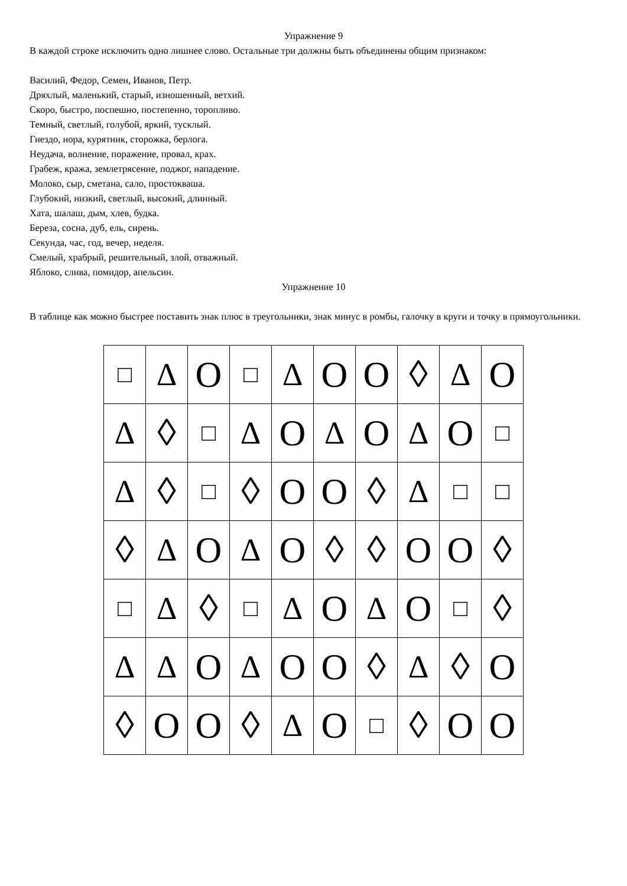Упражнение 9
В каждой строке исключить одно лишнее слово. Остальные три должны быть объединены общим признаком:
Василий, Федор, Семен, Иванов, Петр.
Дряхлый, маленький, старый, изношенный, ветхий.
Скоро, быстро, поспешно, постепенно, торопливо.
Темный, светлый, голубой, яркий, тусклый.
Гнездо, нора, курятник, сторожка, берлога.
Неудача, волнение, поражение, провал, крах.
Грабеж, кража, землетрясение, поджог, нападение.
Молоко, сыр, сметана, сало, простокваша.
Глубокий, низкий, светлый, высокий, длинный.
Хата, шалаш, дым, хлев, будка.
Береза, сосна, дуб, ель, сирень.
Секунда, час, год, вечер, неделя.
Смелый, храбрый, решительный, злой, отважный.
Яблоко, слива, помидор, апельсин.
Упражнение 10
В таблице как можно быстрее поставить знак плюс в треугольники, знак минус в ромбы, галочку в круги и точку в прямоугольники.
| □ | Δ | O | □ | Δ | O | O | ◊ | Δ | O |
| Δ | ◊ | □ | Δ | O | Δ | O | Δ | O | □ |
| Δ | ◊ | □ | ◊ | O | O | ◊ | Δ | □ | □ |
| ◊ | Δ | O | Δ | O | ◊ | ◊ | O | O | ◊ |
| □ | Δ | ◊ | □ | Δ | O | Δ | O | □ | ◊ |
| Δ | Δ | O | Δ | O | O | ◊ | Δ | ◊ | O |
| ◊ | O | O | ◊ | Δ | O | □ | ◊ | O | O |